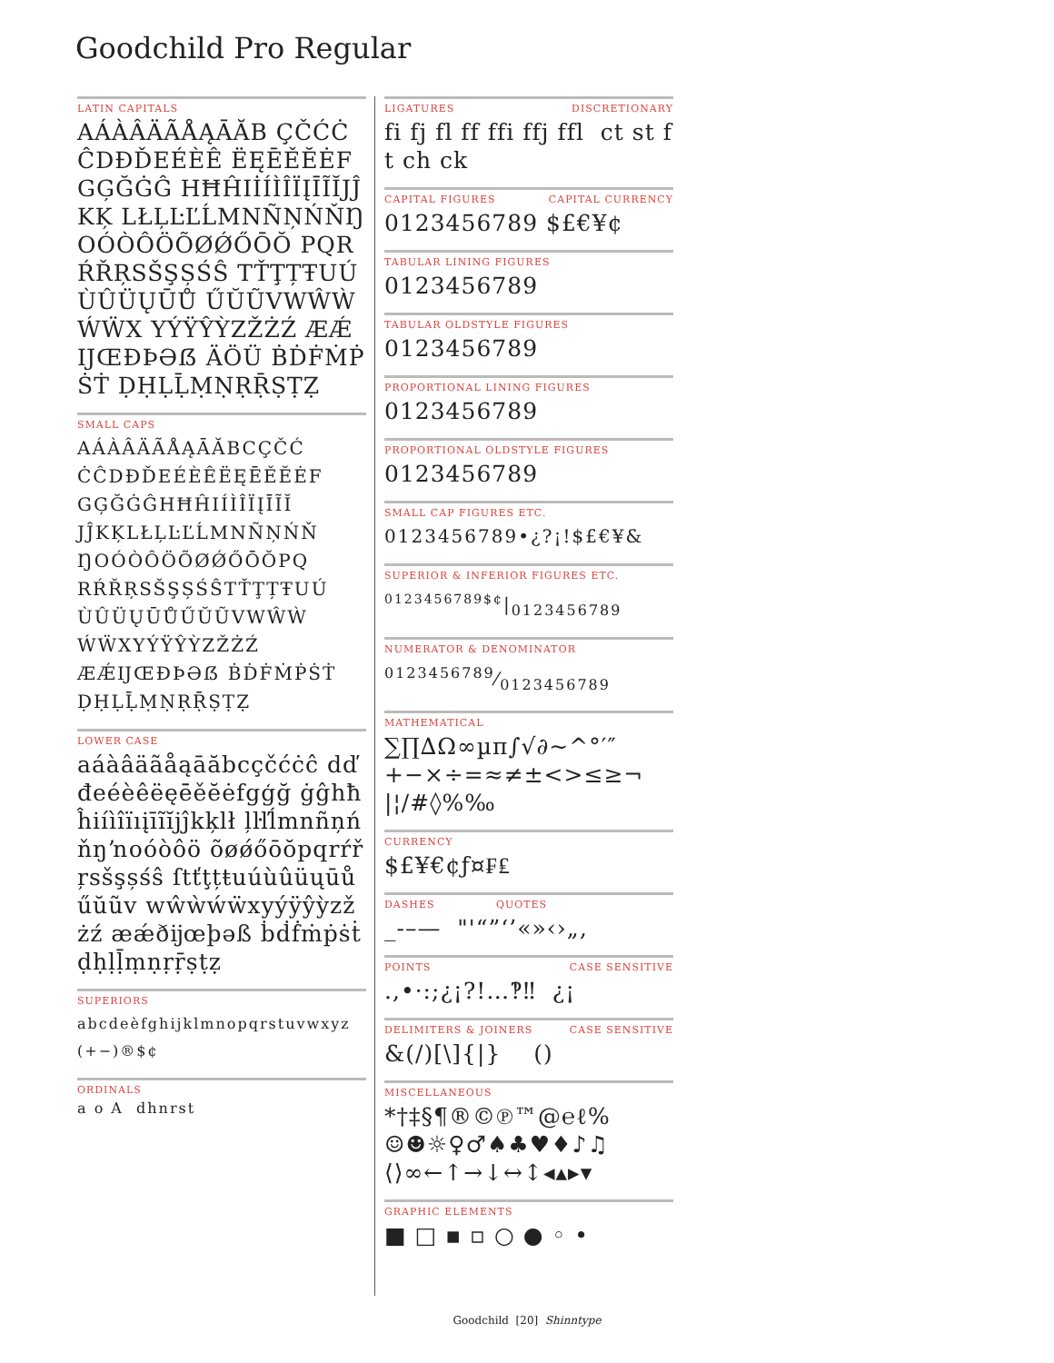Goodchild Pro Regular
LATIN CAPITALS
AÁÀÂÄÃÅĄĀĂB ÇČĆĊĈDĐĎEÉÈÊ ËĘĒĚĔĖFGĢĞĠĜ HĦĤIİÍÌÎÏĮĪĨĬJĴKĶ LŁĻĿĽĹMNÑŅŃŇŊ OÓÒÔÖÕØǾŐŌŎ PQRŔŘŖSŠŞȘŚŜ TŤŢȚŦUÚÙÛÜŲŪŮ ŰŬŨVWŴẀẂẄX YÝŸŶỲZŽŻŹ ÆǼĲŒÐÞƏẞ ÄÖÜ ḂḊḞṀṖṠṪ ḌḤḶḸṂṆṚṜṢṬẒ
SMALL CAPS
AÁÀÂÄÃÅĄĀĂBCÇČĆ ĊĈDĐĎEÉÈÊËĘĒĚĔĖF GĢĞĠĜHĦĤIÍÌÎÏĮĪĨĬ JĴKĶLŁĻĿĽĹMNÑŅŃŇ ŊOÓÒÔÖÕØǾŐŌŎPQ RŔŘŖSŠŞȘŚŜTŤŢȚŦUÚ ÙÛÜŲŪŮŰŬŨVWŴẀ ẂẄXYÝŸŶỲZŽŻŹ ÆǼĲŒÐÞƏẞ ḂḊḞṀṖṠṪ ḌḤḶḸṂṆṚṜṢṬẒ
LOWER CASE
aáàâäãåąāăbcçčćċĉ dďđeéèêëęēěĕėfgģğ ġĝhħĥiíìîïıįīĩĭjĵkķlł ļŀľĺmnñņńňŋŉoóòôö õøǿőōŏpqrŕřŗsšşșśŝ ſtťţțŧuúùûüųūůűŭũv wŵẁẃẅxyýÿŷỳzžżź æǽðĳœþəß ḃḋḟṁṗṡṫḍḥḷḹṃṇṛṝṣṭẓ
SUPERIORS
abcdeèfghijklmnopqrstuvwxyz
(+−)®$¢
ORDINALS
a o A dhnrst
LIGATURES DISCRETIONARY
fi fj fl ff ffi ffj ffl ct st ft ch ck
CAPITAL FIGURES CAPITAL CURRENCY
0123456789 $£€¥¢
TABULAR LINING FIGURES
0123456789
TABULAR OLDSTYLE FIGURES
0123456789
PROPORTIONAL LINING FIGURES
0123456789
PROPORTIONAL OLDSTYLE FIGURES
0123456789
SMALL CAP FIGURES ETC.
0123456789•¿?¡!$£€¥&
SUPERIOR & INFERIOR FIGURES ETC.
<sup>0123456789$¢</sup>|<sub>0123456789</sub>
NUMERATOR & DENOMINATOR
0123456789⁄0123456789
MATHEMATICAL
∑∏∆Ω∞µπ∫√∂~^°′″
+−×÷=≈≠±<>≤≥¬
|¦/#◊%‰
CURRENCY
$£¥€¢ƒ¤₣₤
DASHES QUOTES
_-–— "'“”‘’«»‹›„‚
POINTS CASE SENSITIVE
.,•·:;¿¡?!…‽‼ ¿¡
DELIMITERS & JOINERS CASE SENSITIVE
&(/)[\]{|} ()
MISCELLANEOUS
*†‡§¶®©℗™@℮ℓ%
☺☻☼♀♂♠♣♥♦♪♫
⟨⟩∞←↑→↓↔↕◂▴▸▾
GRAPHIC ELEMENTS
■ □ ▪ ▫ ○ ● ◦ •
Goodchild [20] Shinntype